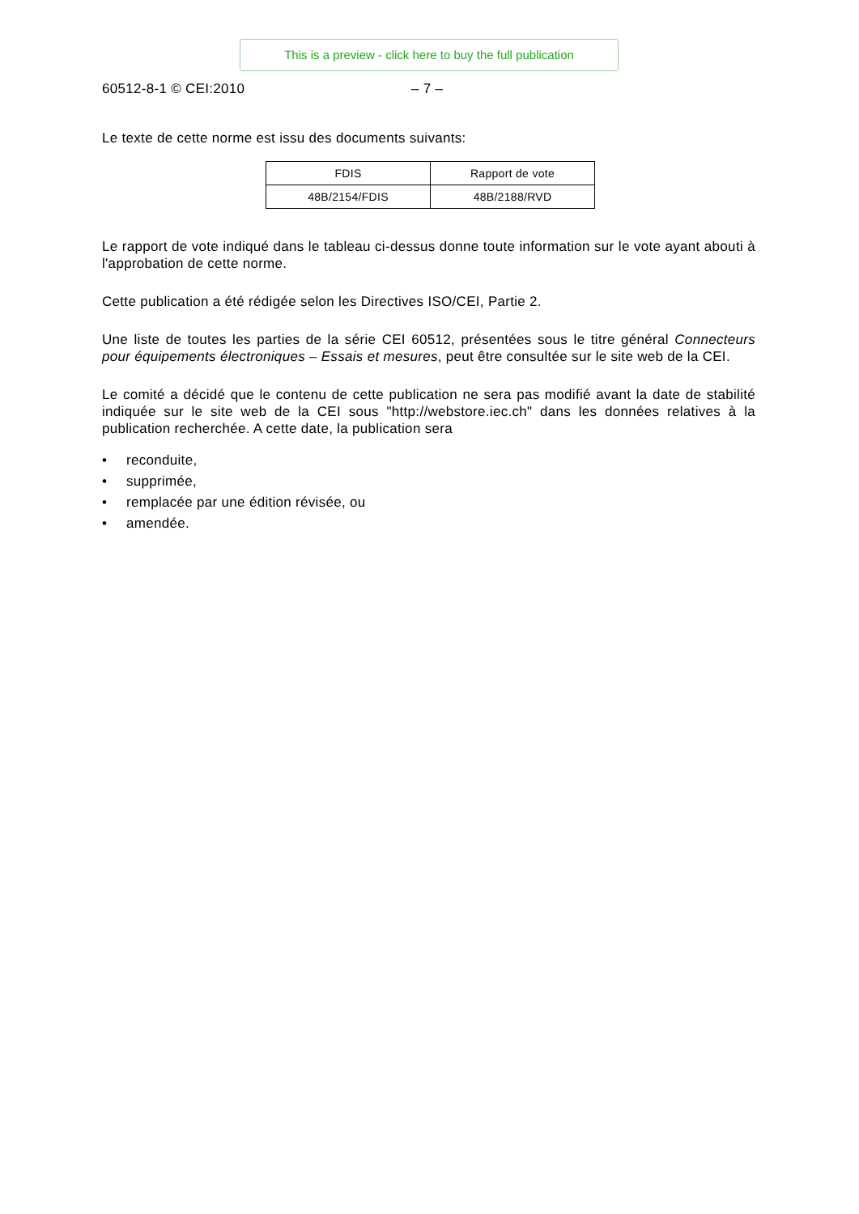This is a preview - click here to buy the full publication
60512-8-1 © CEI:2010 – 7 –
Le texte de cette norme est issu des documents suivants:
| FDIS | Rapport de vote |
| 48B/2154/FDIS | 48B/2188/RVD |
Le rapport de vote indiqué dans le tableau ci-dessus donne toute information sur le vote ayant abouti à l'approbation de cette norme.
Cette publication a été rédigée selon les Directives ISO/CEI, Partie 2.
Une liste de toutes les parties de la série CEI 60512, présentées sous le titre général Connecteurs pour équipements électroniques – Essais et mesures, peut être consultée sur le site web de la CEI.
Le comité a décidé que le contenu de cette publication ne sera pas modifié avant la date de stabilité indiquée sur le site web de la CEI sous "http://webstore.iec.ch" dans les données relatives à la publication recherchée. A cette date, la publication sera
• reconduite,
• supprimée,
• remplacée par une édition révisée, ou
• amendée.